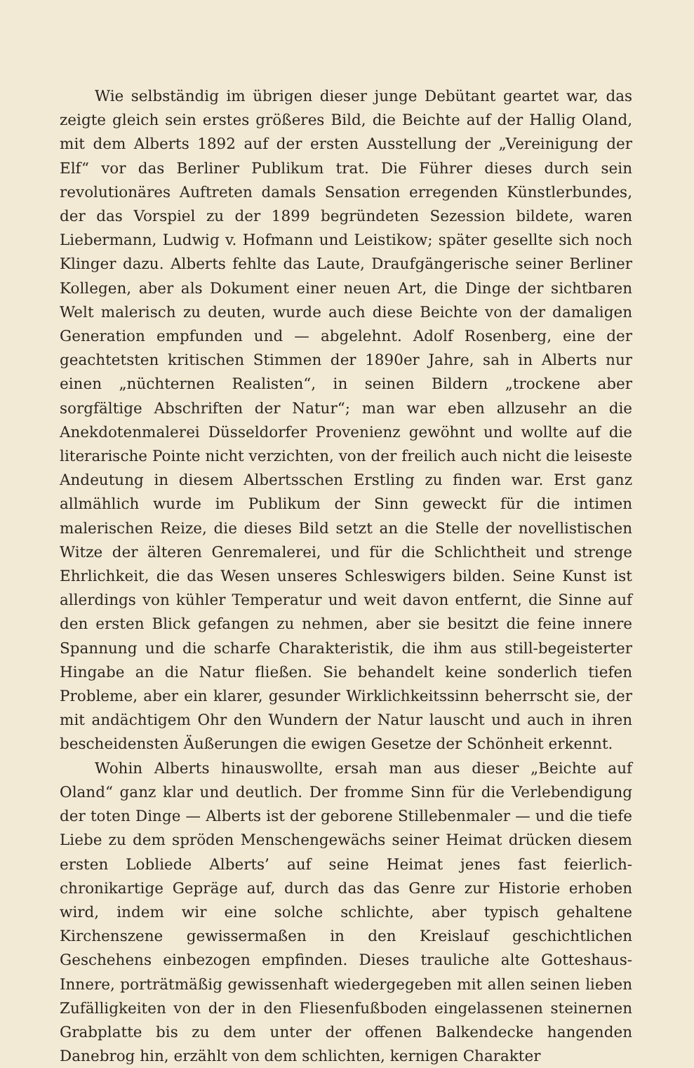Wie selbständig im übrigen dieser junge Debütant geartet war, das zeigte gleich sein erstes größeres Bild, die Beichte auf der Hallig Oland, mit dem Alberts 1892 auf der ersten Ausstellung der „Vereinigung der Elf“ vor das Berliner Publikum trat. Die Führer dieses durch sein revolutionäres Auftreten damals Sensation erregenden Künstlerbundes, der das Vorspiel zu der 1899 begründeten Sezession bildete, waren Liebermann, Ludwig v. Hofmann und Leistikow; später gesellte sich noch Klinger dazu. Alberts fehlte das Laute, Draufgängerische seiner Berliner Kollegen, aber als Dokument einer neuen Art, die Dinge der sichtbaren Welt malerisch zu deuten, wurde auch diese Beichte von der damaligen Generation empfunden und — abgelehnt. Adolf Rosenberg, eine der geachtetsten kritischen Stimmen der 1890er Jahre, sah in Alberts nur einen „nüchternen Realisten“, in seinen Bildern „trockene aber sorgfältige Abschriften der Natur“; man war eben allzusehr an die Anekdotenmalerei Düsseldorfer Provenienz gewöhnt und wollte auf die literarische Pointe nicht verzichten, von der freilich auch nicht die leiseste Andeutung in diesem Albertsschen Erstling zu finden war. Erst ganz allmählich wurde im Publikum der Sinn geweckt für die intimen malerischen Reize, die dieses Bild setzt an die Stelle der novellistischen Witze der älteren Genremalerei, und für die Schlichtheit und strenge Ehrlichkeit, die das Wesen unseres Schleswigers bilden. Seine Kunst ist allerdings von kühler Temperatur und weit davon entfernt, die Sinne auf den ersten Blick gefangen zu nehmen, aber sie besitzt die feine innere Spannung und die scharfe Charakteristik, die ihm aus still-begeisterter Hingabe an die Natur fließen. Sie behandelt keine sonderlich tiefen Probleme, aber ein klarer, gesunder Wirklichkeitssinn beherrscht sie, der mit andächtigem Ohr den Wundern der Natur lauscht und auch in ihren bescheidensten Äußerungen die ewigen Gesetze der Schönheit erkennt.
Wohin Alberts hinauswollte, ersah man aus dieser „Beichte auf Oland“ ganz klar und deutlich. Der fromme Sinn für die Verlebendigung der toten Dinge — Alberts ist der geborene Stillebenmaler — und die tiefe Liebe zu dem spröden Menschengewächs seiner Heimat drücken diesem ersten Lobliede Alberts’ auf seine Heimat jenes fast feierlich-chronikartige Gepräge auf, durch das das Genre zur Historie erhoben wird, indem wir eine solche schlichte, aber typisch gehaltene Kirchenszene gewissermaßen in den Kreislauf geschichtlichen Geschehens einbezogen empfinden. Dieses trauliche alte Gotteshaus-Innere, porträtmäßig gewissenhaft wiedergegeben mit allen seinen lieben Zufälligkeiten von der in den Fliesenfußboden eingelassenen steinernen Grabplatte bis zu dem unter der offenen Balkendecke hangenden Danebrog hin, erzählt von dem schlichten, kernigen Charakter